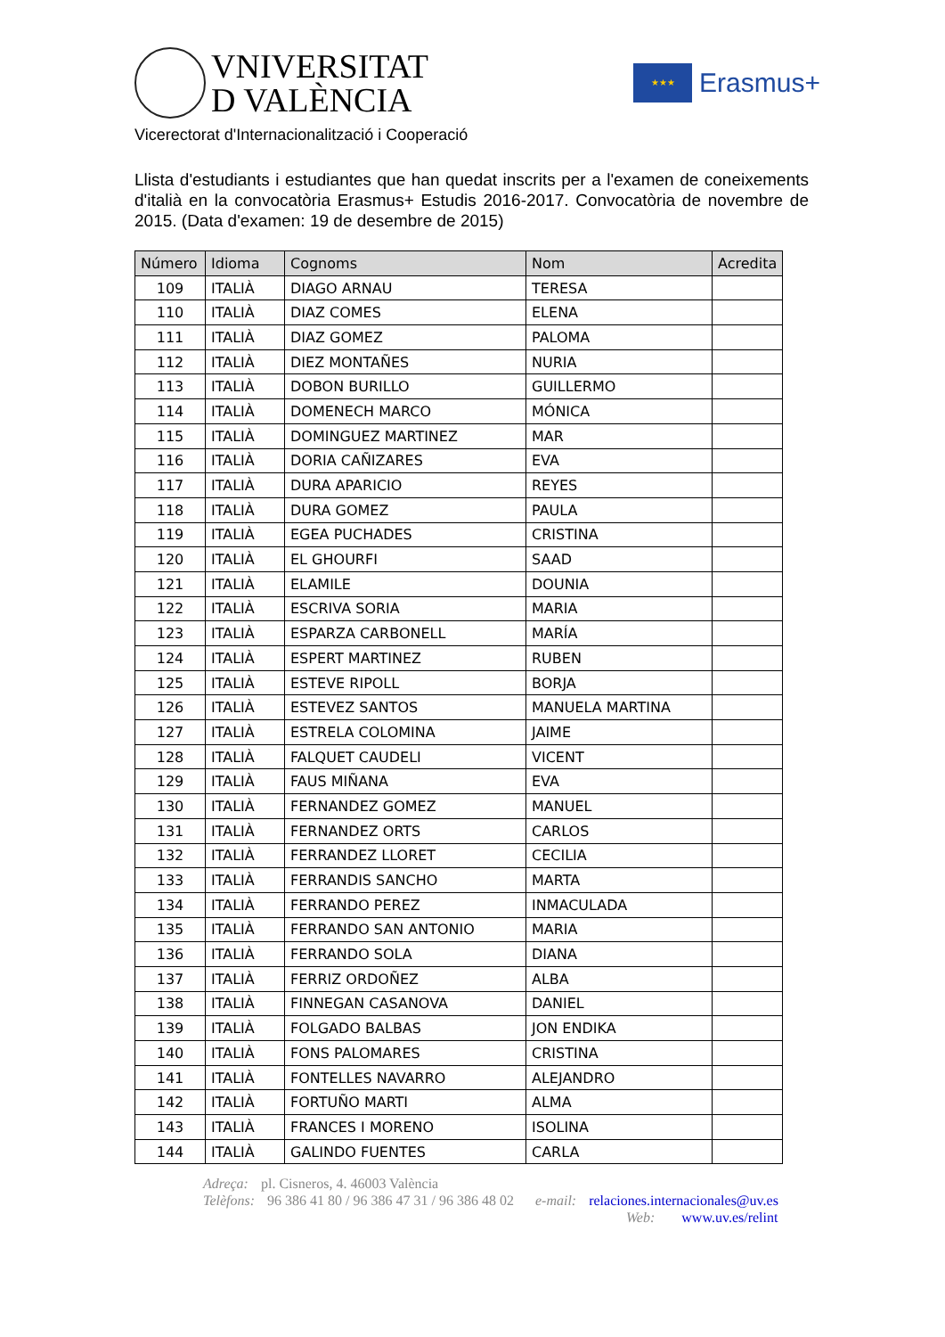VNIVERSITAT
D VALÈNCIA
★★★
Erasmus+
Vicerectorat d'Internacionalització i Cooperació
Llista d'estudiants i estudiantes que han quedat inscrits per a l'examen de coneixements d'italià en la convocatòria Erasmus+ Estudis 2016-2017. Convocatòria de novembre de 2015. (Data d'examen: 19 de desembre de 2015)
| Número | Idioma | Cognoms | Nom | Acredita |
| --- | --- | --- | --- | --- |
| 109 | ITALIÀ | DIAGO ARNAU | TERESA | |
| 110 | ITALIÀ | DIAZ COMES | ELENA | |
| 111 | ITALIÀ | DIAZ GOMEZ | PALOMA | |
| 112 | ITALIÀ | DIEZ MONTAÑES | NURIA | |
| 113 | ITALIÀ | DOBON BURILLO | GUILLERMO | |
| 114 | ITALIÀ | DOMENECH MARCO | MÓNICA | |
| 115 | ITALIÀ | DOMINGUEZ MARTINEZ | MAR | |
| 116 | ITALIÀ | DORIA CAÑIZARES | EVA | |
| 117 | ITALIÀ | DURA APARICIO | REYES | |
| 118 | ITALIÀ | DURA GOMEZ | PAULA | |
| 119 | ITALIÀ | EGEA PUCHADES | CRISTINA | |
| 120 | ITALIÀ | EL GHOURFI | SAAD | |
| 121 | ITALIÀ | ELAMILE | DOUNIA | |
| 122 | ITALIÀ | ESCRIVA SORIA | MARIA | |
| 123 | ITALIÀ | ESPARZA CARBONELL | MARÍA | |
| 124 | ITALIÀ | ESPERT MARTINEZ | RUBEN | |
| 125 | ITALIÀ | ESTEVE RIPOLL | BORJA | |
| 126 | ITALIÀ | ESTEVEZ SANTOS | MANUELA MARTINA | |
| 127 | ITALIÀ | ESTRELA COLOMINA | JAIME | |
| 128 | ITALIÀ | FALQUET CAUDELI | VICENT | |
| 129 | ITALIÀ | FAUS MIÑANA | EVA | |
| 130 | ITALIÀ | FERNANDEZ GOMEZ | MANUEL | |
| 131 | ITALIÀ | FERNANDEZ ORTS | CARLOS | |
| 132 | ITALIÀ | FERRANDEZ LLORET | CECILIA | |
| 133 | ITALIÀ | FERRANDIS SANCHO | MARTA | |
| 134 | ITALIÀ | FERRANDO PEREZ | INMACULADA | |
| 135 | ITALIÀ | FERRANDO SAN ANTONIO | MARIA | |
| 136 | ITALIÀ | FERRANDO SOLA | DIANA | |
| 137 | ITALIÀ | FERRIZ ORDOÑEZ | ALBA | |
| 138 | ITALIÀ | FINNEGAN CASANOVA | DANIEL | |
| 139 | ITALIÀ | FOLGADO BALBAS | JON ENDIKA | |
| 140 | ITALIÀ | FONS PALOMARES | CRISTINA | |
| 141 | ITALIÀ | FONTELLES NAVARRO | ALEJANDRO | |
| 142 | ITALIÀ | FORTUÑO MARTI | ALMA | |
| 143 | ITALIÀ | FRANCES I MORENO | ISOLINA | |
| 144 | ITALIÀ | GALINDO FUENTES | CARLA | |
Adreça: pl. Cisneros, 4. 46003 València
Telèfons: 96 386 41 80 / 96 386 47 31 / 96 386 48 02 e-mail: relaciones.internacionales@uv.es
Web: www.uv.es/relint